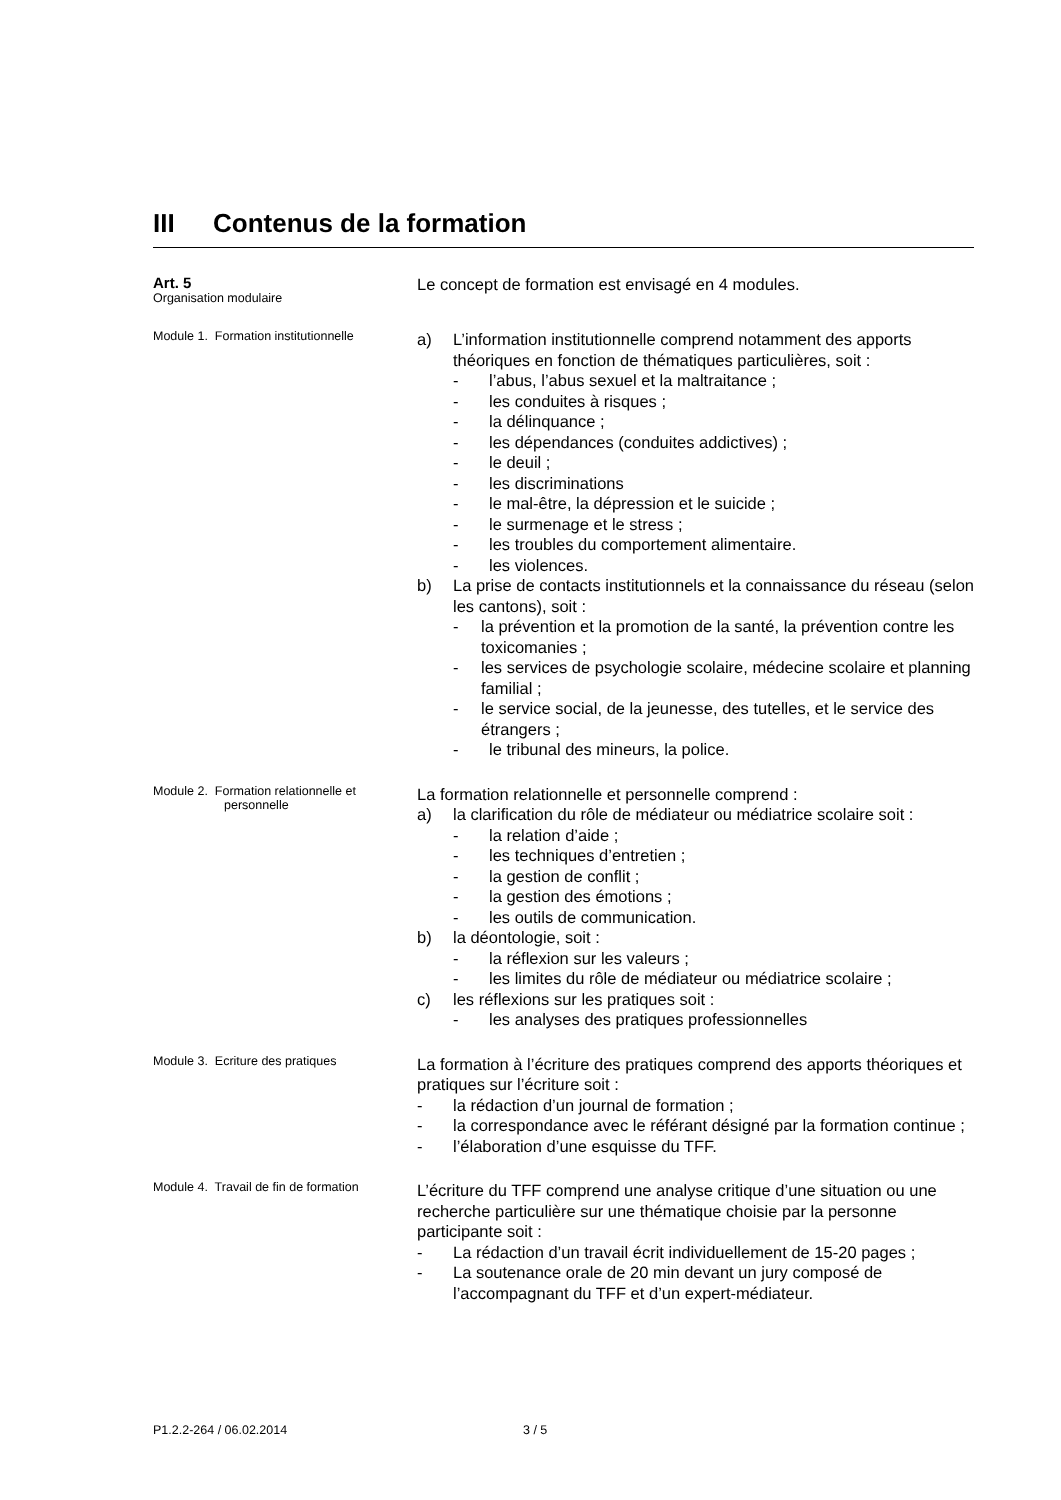III Contenus de la formation
Art. 5
Organisation modulaire
Le concept de formation est envisagé en 4 modules.
Module 1. Formation institutionnelle
a) L’information institutionnelle comprend notamment des apports théoriques en fonction de thématiques particulières, soit :
- l’abus, l’abus sexuel et la maltraitance ;
- les conduites à risques ;
- la délinquance ;
- les dépendances (conduites addictives) ;
- le deuil ;
- les discriminations
- le mal-être, la dépression et le suicide ;
- le surmenage et le stress ;
- les troubles du comportement alimentaire.
- les violences.
b) La prise de contacts institutionnels et la connaissance du réseau (selon les cantons), soit :
- la prévention et la promotion de la santé, la prévention contre les toxicomanies ;
- les services de psychologie scolaire, médecine scolaire et planning familial ;
- le service social, de la jeunesse, des tutelles, et le service des étrangers ;
- le tribunal des mineurs, la police.
Module 2. Formation relationnelle et
personnelle
La formation relationnelle et personnelle comprend :
a) la clarification du rôle de médiateur ou médiatrice scolaire soit :
- la relation d’aide ;
- les techniques d’entretien ;
- la gestion de conflit ;
- la gestion des émotions ;
- les outils de communication.
b) la déontologie, soit :
- la réflexion sur les valeurs ;
- les limites du rôle de médiateur ou médiatrice scolaire ;
c) les réflexions sur les pratiques soit :
- les analyses des pratiques professionnelles
Module 3. Ecriture des pratiques
La formation à l’écriture des pratiques comprend des apports théoriques et pratiques sur l’écriture soit :
- la rédaction d’un journal de formation ;
- la correspondance avec le référant désigné par la formation continue ;
- l’élaboration d’une esquisse du TFF.
Module 4. Travail de fin de formation
L’écriture du TFF comprend une analyse critique d’une situation ou une recherche particulière sur une thématique choisie par la personne participante soit :
- La rédaction d’un travail écrit individuellement de 15-20 pages ;
- La soutenance orale de 20 min devant un jury composé de l’accompagnant du TFF et d’un expert-médiateur.
P1.2.2-264 / 06.02.2014 3 / 5